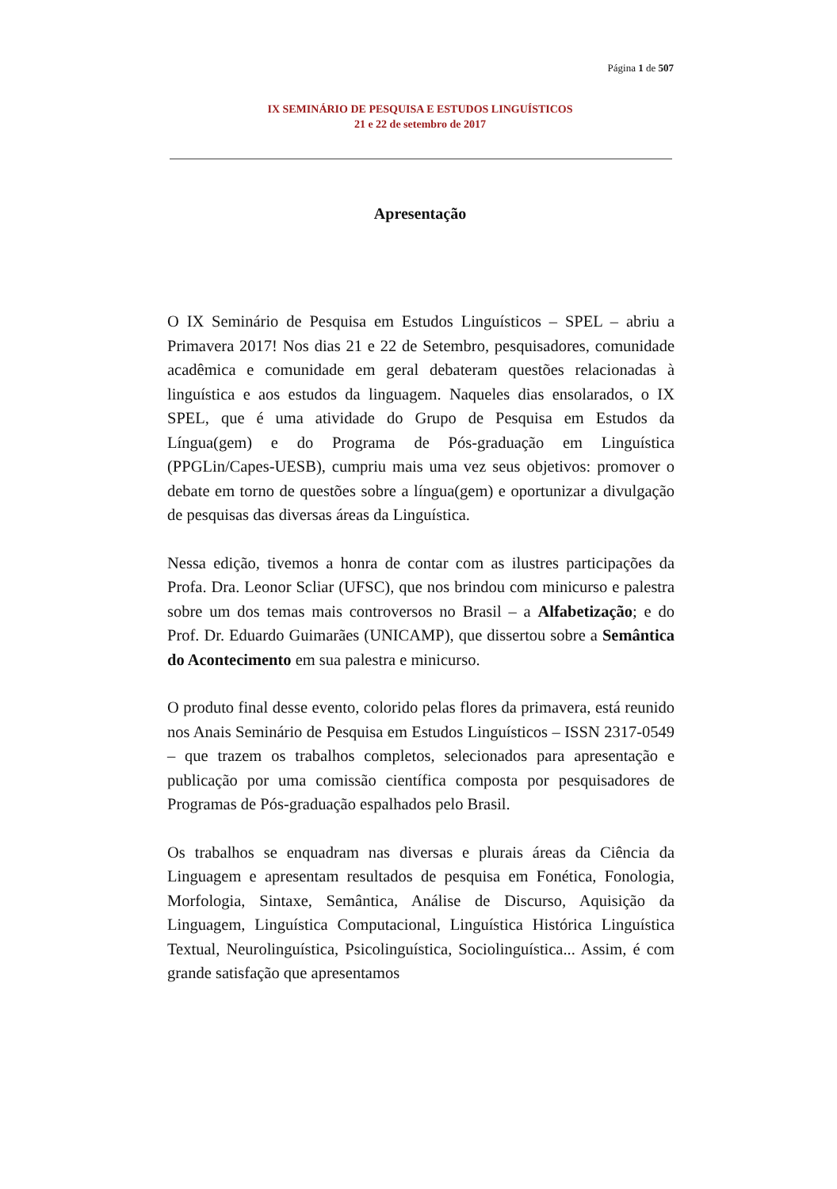Página 1 de 507
IX SEMINÁRIO DE PESQUISA E ESTUDOS LINGUÍSTICOS
21 e 22 de setembro de 2017
Apresentação
O IX Seminário de Pesquisa em Estudos Linguísticos – SPEL – abriu a Primavera 2017! Nos dias 21 e 22 de Setembro, pesquisadores, comunidade acadêmica e comunidade em geral debateram questões relacionadas à linguística e aos estudos da linguagem. Naqueles dias ensolarados, o IX SPEL, que é uma atividade do Grupo de Pesquisa em Estudos da Língua(gem) e do Programa de Pós-graduação em Linguística (PPGLin/Capes-UESB), cumpriu mais uma vez seus objetivos: promover o debate em torno de questões sobre a língua(gem) e oportunizar a divulgação de pesquisas das diversas áreas da Linguística.
Nessa edição, tivemos a honra de contar com as ilustres participações da Profa. Dra. Leonor Scliar (UFSC), que nos brindou com minicurso e palestra sobre um dos temas mais controversos no Brasil – a Alfabetização; e do Prof. Dr. Eduardo Guimarães (UNICAMP), que dissertou sobre a Semântica do Acontecimento em sua palestra e minicurso.
O produto final desse evento, colorido pelas flores da primavera, está reunido nos Anais Seminário de Pesquisa em Estudos Linguísticos – ISSN 2317-0549 – que trazem os trabalhos completos, selecionados para apresentação e publicação por uma comissão científica composta por pesquisadores de Programas de Pós-graduação espalhados pelo Brasil.
Os trabalhos se enquadram nas diversas e plurais áreas da Ciência da Linguagem e apresentam resultados de pesquisa em Fonética, Fonologia, Morfologia, Sintaxe, Semântica, Análise de Discurso, Aquisição da Linguagem, Linguística Computacional, Linguística Histórica Linguística Textual, Neurolinguística, Psicolinguística, Sociolinguística... Assim, é com grande satisfação que apresentamos